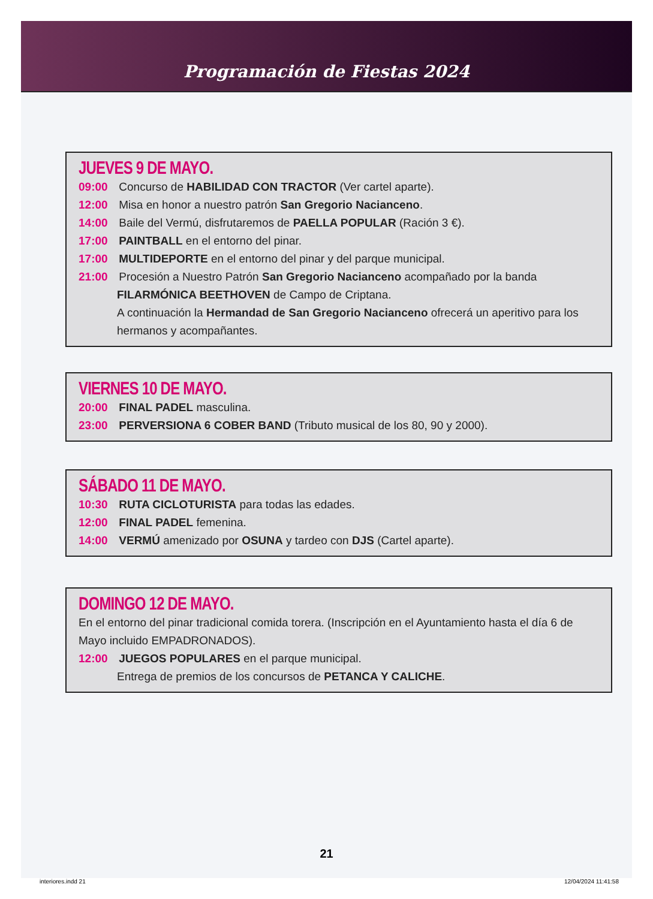Programación de Fiestas 2024
JUEVES 9 DE MAYO.
09:00 Concurso de HABILIDAD CON TRACTOR (Ver cartel aparte).
12:00 Misa en honor a nuestro patrón San Gregorio Nacianceno.
14:00 Baile del Vermú, disfrutaremos de PAELLA POPULAR (Ración 3 €).
17:00 PAINTBALL en el entorno del pinar.
17:00 MULTIDEPORTE en el entorno del pinar y del parque municipal.
21:00 Procesión a Nuestro Patrón San Gregorio Nacianceno acompañado por la banda
FILARMÓNICA BEETHOVEN de Campo de Criptana.
A continuación la Hermandad de San Gregorio Nacianceno ofrecerá un aperitivo para los hermanos y acompañantes.
VIERNES 10 DE MAYO.
20:00 FINAL PADEL masculina.
23:00 PERVERSIONA 6 COBER BAND (Tributo musical de los 80, 90 y 2000).
SÁBADO 11 DE MAYO.
10:30 RUTA CICLOTURISTA para todas las edades.
12:00 FINAL PADEL femenina.
14:00 VERMÚ amenizado por OSUNA y tardeo con DJS (Cartel aparte).
DOMINGO 12 DE MAYO.
En el entorno del pinar tradicional comida torera. (Inscripción en el Ayuntamiento hasta el día 6 de Mayo incluido EMPADRONADOS).
12:00 JUEGOS POPULARES en el parque municipal.
Entrega de premios de los concursos de PETANCA Y CALICHE.
21
interiores.indd 21 12/04/2024 11:41:58